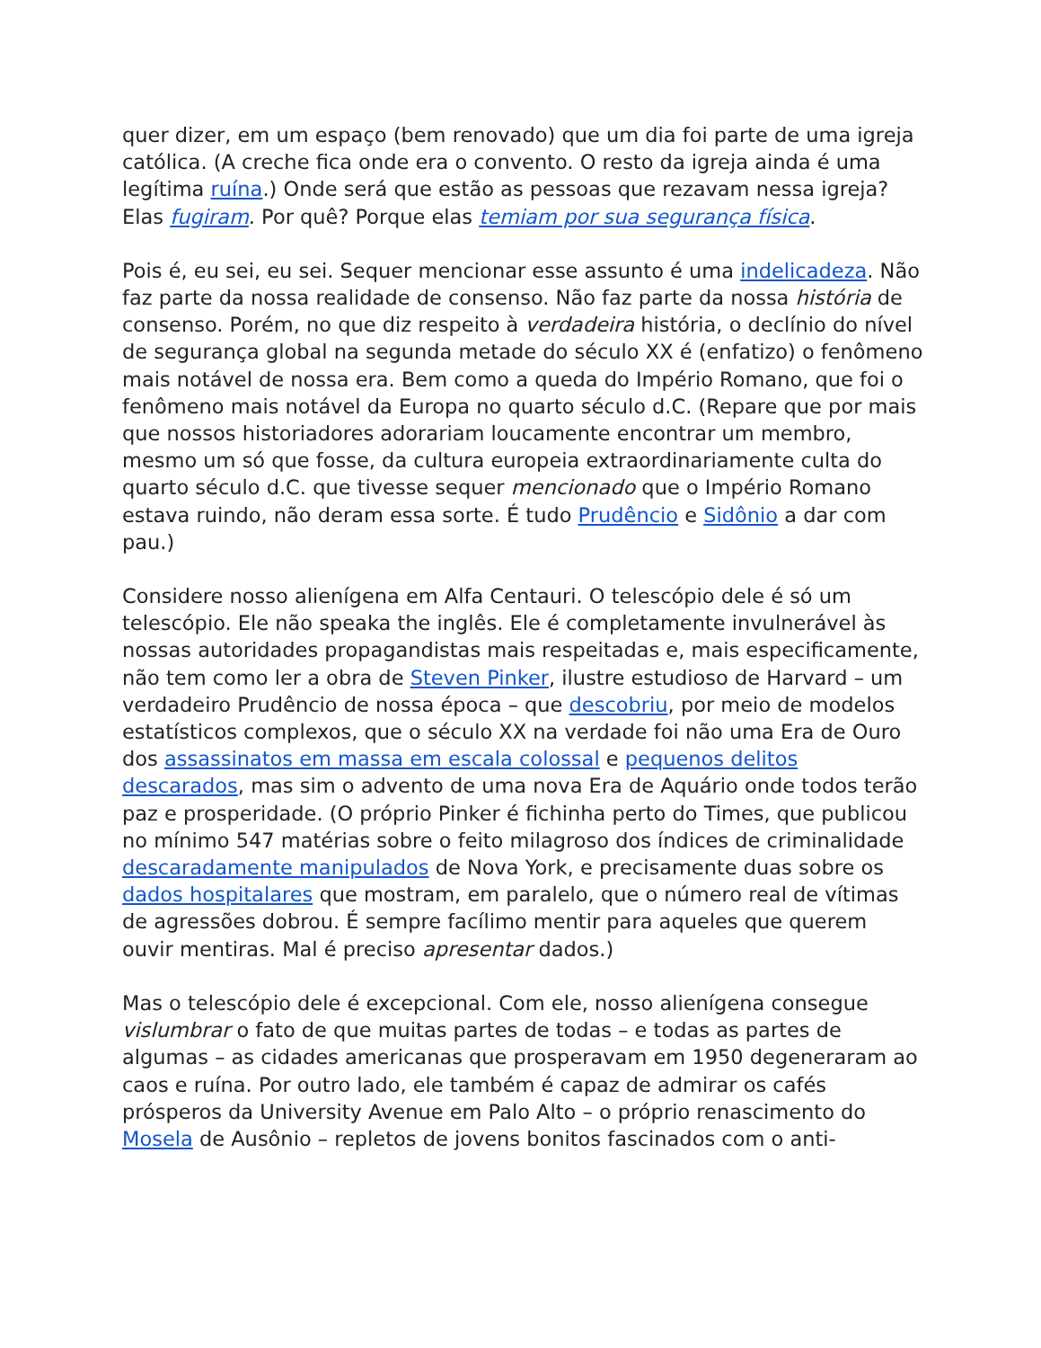quer dizer, em um espaço (bem renovado) que um dia foi parte de uma igreja católica. (A creche fica onde era o convento. O resto da igreja ainda é uma legítima ruína.) Onde será que estão as pessoas que rezavam nessa igreja? Elas fugiram. Por quê? Porque elas temiam por sua segurança física.
Pois é, eu sei, eu sei. Sequer mencionar esse assunto é uma indelicadeza. Não faz parte da nossa realidade de consenso. Não faz parte da nossa história de consenso. Porém, no que diz respeito à verdadeira história, o declínio do nível de segurança global na segunda metade do século XX é (enfatizo) o fenômeno mais notável de nossa era. Bem como a queda do Império Romano, que foi o fenômeno mais notável da Europa no quarto século d.C. (Repare que por mais que nossos historiadores adorariam loucamente encontrar um membro, mesmo um só que fosse, da cultura europeia extraordinariamente culta do quarto século d.C. que tivesse sequer mencionado que o Império Romano estava ruindo, não deram essa sorte. É tudo Prudêncio e Sidônio a dar com pau.)
Considere nosso alienígena em Alfa Centauri. O telescópio dele é só um telescópio. Ele não speaka the inglês. Ele é completamente invulnerável às nossas autoridades propagandistas mais respeitadas e, mais especificamente, não tem como ler a obra de Steven Pinker, ilustre estudioso de Harvard – um verdadeiro Prudêncio de nossa época – que descobriu, por meio de modelos estatísticos complexos, que o século XX na verdade foi não uma Era de Ouro dos assassinatos em massa em escala colossal e pequenos delitos descarados, mas sim o advento de uma nova Era de Aquário onde todos terão paz e prosperidade. (O próprio Pinker é fichinha perto do Times, que publicou no mínimo 547 matérias sobre o feito milagroso dos índices de criminalidade descaradamente manipulados de Nova York, e precisamente duas sobre os dados hospitalares que mostram, em paralelo, que o número real de vítimas de agressões dobrou. É sempre facílimo mentir para aqueles que querem ouvir mentiras. Mal é preciso apresentar dados.)
Mas o telescópio dele é excepcional. Com ele, nosso alienígena consegue vislumbrar o fato de que muitas partes de todas – e todas as partes de algumas – as cidades americanas que prosperavam em 1950 degeneraram ao caos e ruína. Por outro lado, ele também é capaz de admirar os cafés prósperos da University Avenue em Palo Alto – o próprio renascimento do Mosela de Ausônio – repletos de jovens bonitos fascinados com o anti-